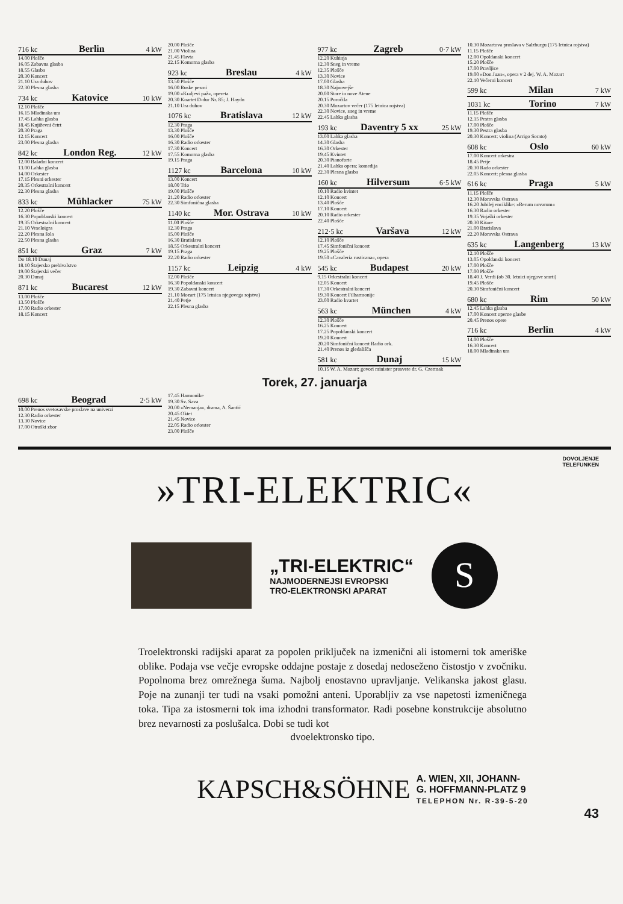716 kc Berlin 4 kW
14.00 Plošče
16.05 Zabavna glasba
18.55 Glasba
20.30 Koncert
21.10 Ura duhov
22.30 Plesna glasba
734 kc Katovice 10 kW
12.10 Plošče
16.15 Mladinska ura
17.45 Lahka glasba
18.45 Književni četrt
20.30 Praga
12.15 Koncert
23.00 Plesna glasba
842 kc London Reg. 12 kW
12.00 Baladni koncert
13.00 Lahka glasba
14.00 Orkester
17.15 Plesni orkester
20.35 Orkestralni koncert
22.30 Plesna glasba
833 kc Mühlacker 75 kW
12.20 Plošče
16.30 Popoldanski koncert
19.35 Orkestralni koncert
21.10 Veseloigra
22.20 Plesna šola
22.50 Plesna glasba
851 kc Graz 7 kW
Do 18.10 Dunaj
18.10 Štajersko prebivalstvo
19.00 Štajerski večer
20.30 Dunaj
871 kc Bucarest 12 kW
13.00 Plošče
13.50 Plošče
17.00 Radio orkester
18.15 Koncert
20.00 Plošče
21.00 Violina
21.45 Flavta
22.15 Komorna glasba
923 kc Breslau 4 kW
13.50 Plošče
16.00 Ruske pesmi
19.00 »Kraljevi paž«, opereta
20.30 Koartet D-dur Nr. 85; J. Haydn
21.10 Ura duhov
1076 kc Bratislava 12 kW
12.30 Praga
13.30 Plošče
16.00 Plošče
16.30 Radio orkester
17.30 Koncert
17.55 Komorna glasba
19.15 Praga
1127 kc Barcelona 10 kW
13.00 Koncert
18.00 Trio
19.00 Plošče
21.20 Radio orkester
22.30 Simfonična glasba
1140 kc Mor. Ostrava 10 kW
11.00 Plošče
12.30 Praga
15.00 Plošče
16.30 Bratislava
18.55 Orkestralni koncert
19.15 Praga
22.20 Radio orkester
1157 kc Leipzig 4 kW
12.00 Plošče
16.30 Popoldanski koncert
19.30 Zabavni koncert
21.10 Mozart (175 letnica njegovega rojstva)
21.40 Petje
22.15 Plesna glasba
977 kc Zagreb 0·7 kW
12.20 Kuhinja
12.30 Sneg in vreme
12.35 Plošče
13.30 Novice
17.00 Glasba
18.30 Najnovejše
20.00 Stare in nove Atene
20.15 Poročila
20.30 Mozartov večer (175 letnica rojstva)
22.30 Novice, sneg in vreme
22.45 Lahka glasba
193 kc Daventry 5 xx 25 kW
13.00 Lahka glasba
14.30 Glasba
16.30 Orkester
19.45 Kvintet
20.30 Pianoforte
21.40 Lahka opera; komedija
22.30 Plesna glasba
160 kc Hilversum 6·5 kW
10.10 Radio kvintet
12.10 Koncert
13.40 Plošče
17.10 Koncert
20.10 Radio orkester
22.40 Plošče
212·5 kc Varšava 12 kW
12.10 Plošče
17.45 Simfonični koncert
19.25 Plošče
19.50 »Cavaleria rusticana«, opera
545 kc Budapest 20 kW
9.15 Orkestralni koncert
12.05 Koncert
17.30 Orkestralni koncert
19.30 Koncert Filharmonije
23.00 Radio kvartet
563 kc München 4 kW
12.30 Plošče
16.25 Koncert
17.25 Popoldanski koncert
19.20 Koncert
20.20 Simfonični koncert Radio ork.
21.40 Prenos iz gledališča
581 kc Dunaj 15 kW
10.15 W. A. Mozart; govori minister prosvete dr. G. Czermak
10.30 Mozartova proslava v Salzburgu (175 letnica rojstva)
11.15 Plošče
12.00 Opoldanski koncert
15.20 Plošče
17.00 Pravljice
19.00 »Don Juan«, opera v 2 dej. W. A. Mozart
22.10 Večerni koncert
599 kc Milan 7 kW
1031 kc Torino 7 kW
11.15 Plošče
12.15 Pestra glasba
17.00 Plošče
19.30 Pestra glasba
20.30 Koncert: violina (Arrigo Sorato)
608 kc Oslo 60 kW
17.00 Koncert orkestra
18.45 Petje
20.30 Rado orkester
22.05 Koncert: plesna glasba
616 kc Praga 5 kW
11.15 Plošče
12.30 Moravska Ostrava
16.20 Jubilej enciklike: »Rerum novarum«
16.30 Radio orkester
19.35 Vojaški orkester
20.30 Kitare
21.00 Bratislava
22.20 Moravska Ostrava
635 kc Langenberg 13 kW
12.10 Plošče
13.05 Opoldanski koncert
17.00 Plošče
17.00 Plošče
18.40 J. Verdi (ob 30. letnici njegove smrti)
19.45 Plošče
20.30 Simfonični koncert
680 kc Rim 50 kW
12.45 Lahka glasba
17.00 Koncert operne glasbe
20.45 Prenos opere
716 kc Berlin 4 kW
14.00 Plošče
16.30 Koncert
18.00 Mladinska ura
Torek, 27. januarja
698 kc Beograd 2·5 kW
10.00 Prenos svetosavske proslave na univerzi
12.30 Radio orkester
13.30 Novice
17.00 Otroški zbor
17.45 Harmonike
19.30 Sv. Sava
20.00 »Nemanja«, drama, A. Šantić
20.45 Oktet
21.45 Novice
22.05 Radio orkester
23.00 Plošče
DOVOLJENJE
TELEFUNKEN
»TRI-ELEKTRIC«
„TRI-ELEKTRIC“
NAJMODERNEJSI EVROPSKI
TRO-ELEKTRONSKI APARAT
S
Troelektronski radijski aparat za popolen priključek na izmenični ali istomerni tok ameriške oblike. Podaja vse večje evropske oddajne postaje z dosedaj nedoseženo čistostjo v zvočniku. Popolnoma brez omrežnega šuma. Najbolj enostavno upravljanje. Velikanska jakost glasu. Poje na zunanji ter tudi na vsaki pomožni anteni. Uporabljiv za vse napetosti izmeničnega toka. Tipa za istosmerni tok ima izhodni transformator. Radi posebne konstrukcije absolutno brez nevarnosti za poslušalca. Dobi se tudi kot
dvoelektronsko tipo.
KAPSCH&SÖHNE A. WIEN, XII, JOHANN-
G. HOFFMANN-PLATZ 9
TELEPHON Nr. R-39-5-20
43